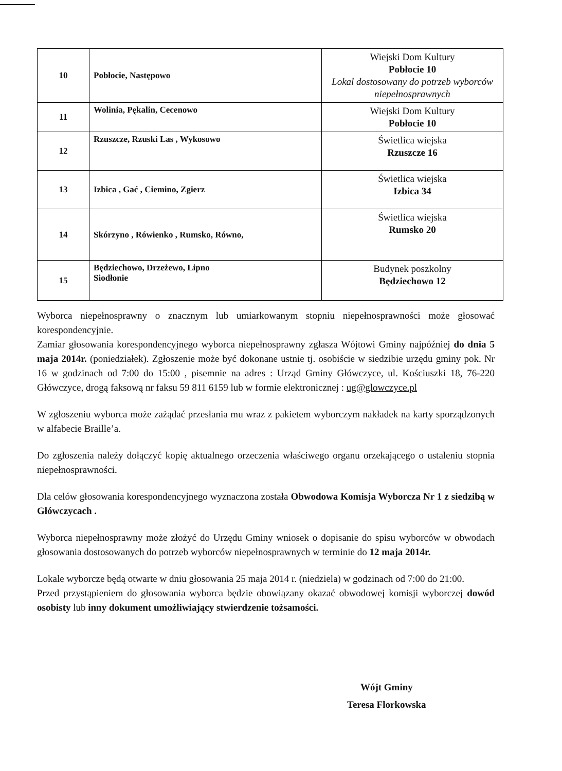| 10 | Pobłocie, Następowo | Wiejski Dom Kultury Pobłocie 10 Lokal dostosowany do potrzeb wyborców niepełnosprawnych |
| 11 | Wolinia, Pękalin, Cecenowo | Wiejski Dom Kultury Pobłocie 10 |
| 12 | Rzuszcze, Rzuski Las , Wykosowo | Świetlica wiejska Rzuszcze 16 |
| 13 | Izbica , Gać , Ciemino, Zgierz | Świetlica wiejska Izbica 34 |
| 14 | Skórzyno , Rówienko , Rumsko, Równo, | Świetlica wiejska Rumsko 20 |
| 15 | Będziechowo, Drzeżewo, Lipno Siodłonie | Budynek poszkolny Będziechowo 12 |
Wyborca niepełnosprawny o znacznym lub umiarkowanym stopniu niepełnosprawności może głosować korespondencyjnie.
Zamiar głosowania korespondencyjnego wyborca niepełnosprawny zgłasza Wójtowi Gminy najpóźniej do dnia 5 maja 2014r. (poniedziałek). Zgłoszenie może być dokonane ustnie tj. osobiście w siedzibie urzędu gminy pok. Nr 16 w godzinach od 7:00 do 15:00 , pisemnie na adres : Urząd Gminy Główczyce, ul. Kościuszki 18, 76-220 Główczyce, drogą faksową nr faksu 59 811 6159 lub w formie elektronicznej : ug@glowczyce.pl
W zgłoszeniu wyborca może zażądać przesłania mu wraz z pakietem wyborczym nakładek na karty sporządzonych w alfabecie Braille’a.
Do zgłoszenia należy dołączyć kopię aktualnego orzeczenia właściwego organu orzekającego o ustaleniu stopnia niepełnosprawności.
Dla celów głosowania korespondencyjnego wyznaczona została Obwodowa Komisja Wyborcza Nr 1 z siedzibą w Główczycach .
Wyborca niepełnosprawny może złożyć do Urzędu Gminy wniosek o dopisanie do spisu wyborców w obwodach głosowania dostosowanych do potrzeb wyborców niepełnosprawnych w terminie do 12 maja 2014r.
Lokale wyborcze będą otwarte w dniu głosowania 25 maja 2014 r. (niedziela) w godzinach od 7:00 do 21:00.
Przed przystąpieniem do głosowania wyborca będzie obowiązany okazać obwodowej komisji wyborczej dowód osobisty lub inny dokument umożliwiający stwierdzenie tożsamości.
Wójt Gminy
Teresa Florkowska